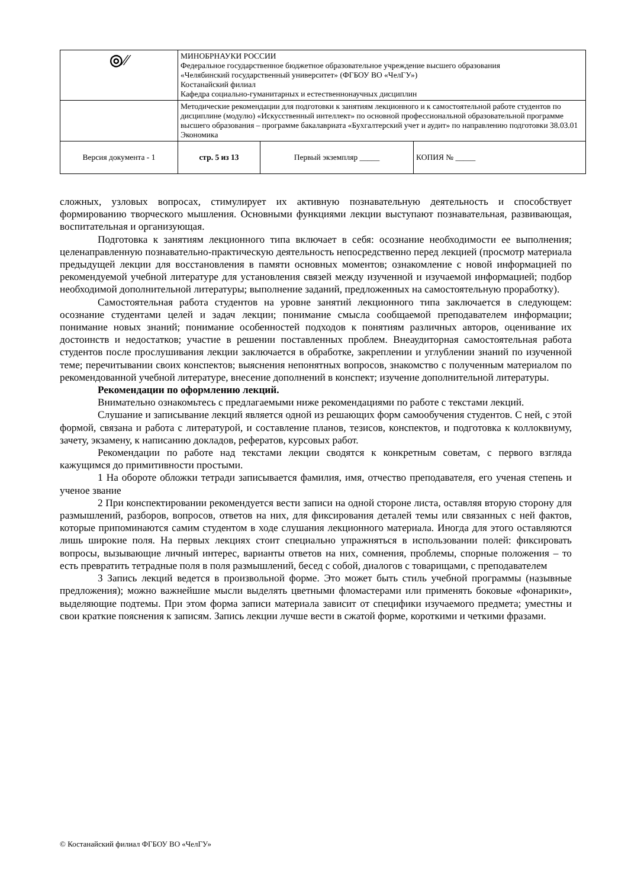| ◎⁄⁄ | МИНОБРНАУКИ РОССИИ Федеральное государственное бюджетное образовательное учреждение высшего образования «Челябинский государственный университет» (ФГБОУ ВО «ЧелГУ») Костанайский филиал Кафедра социально-гуманитарных и естественнонаучных дисциплин | | |
| | Методические рекомендации для подготовки к занятиям лекционного и к самостоятельной работе студентов по дисциплине (модулю) «Искусственный интеллект» по основной профессиональной образовательной программе высшего образования – программе бакалавриата «Бухгалтерский учет и аудит» по направлению подготовки 38.03.01 Экономика | | |
| Версия документа - 1 | стр. 5 из 13 | Первый экземпляр _____ | КОПИЯ № _____ |
сложных, узловых вопросах, стимулирует их активную познавательную деятельность и способствует формированию творческого мышления. Основными функциями лекции выступают познавательная, развивающая, воспитательная и организующая.
Подготовка к занятиям лекционного типа включает в себя: осознание необходимости ее выполнения; целенаправленную познавательно-практическую деятельность непосредственно перед лекцией (просмотр материала предыдущей лекции для восстановления в памяти основных моментов; ознакомление с новой информацией по рекомендуемой учебной литературе для установления связей между изученной и изучаемой информацией; подбор необходимой дополнительной литературы; выполнение заданий, предложенных на самостоятельную проработку).
Самостоятельная работа студентов на уровне занятий лекционного типа заключается в следующем: осознание студентами целей и задач лекции; понимание смысла сообщаемой преподавателем информации; понимание новых знаний; понимание особенностей подходов к понятиям различных авторов, оценивание их достоинств и недостатков; участие в решении поставленных проблем. Внеаудиторная самостоятельная работа студентов после прослушивания лекции заключается в обработке, закреплении и углублении знаний по изученной теме; перечитывании своих конспектов; выяснения непонятных вопросов, знакомство с полученным материалом по рекомендованной учебной литературе, внесение дополнений в конспект; изучение дополнительной литературы.
Рекомендации по оформлению лекций.
Внимательно ознакомьтесь с предлагаемыми ниже рекомендациями по работе с текстами лекций.
Слушание и записывание лекций является одной из решающих форм самообучения студентов. С ней, с этой формой, связана и работа с литературой, и составление планов, тезисов, конспектов, и подготовка к коллоквиуму, зачету, экзамену, к написанию докладов, рефератов, курсовых работ.
Рекомендации по работе над текстами лекции сводятся к конкретным советам, с первого взгляда кажущимся до примитивности простыми.
1 На обороте обложки тетради записывается фамилия, имя, отчество преподавателя, его ученая степень и ученое звание
2 При конспектировании рекомендуется вести записи на одной стороне листа, оставляя вторую сторону для размышлений, разборов, вопросов, ответов на них, для фиксирования деталей темы или связанных с ней фактов, которые припоминаются самим студентом в ходе слушания лекционного материала. Иногда для этого оставляются лишь широкие поля. На первых лекциях стоит специально упражняться в использовании полей: фиксировать вопросы, вызывающие личный интерес, варианты ответов на них, сомнения, проблемы, спорные положения – то есть превратить тетрадные поля в поля размышлений, бесед с собой, диалогов с товарищами, с преподавателем
3 Запись лекций ведется в произвольной форме. Это может быть стиль учебной программы (назывные предложения); можно важнейшие мысли выделять цветными фломастерами или применять боковые «фонарики», выделяющие подтемы. При этом форма записи материала зависит от специфики изучаемого предмета; уместны и свои краткие пояснения к записям. Запись лекции лучше вести в сжатой форме, короткими и четкими фразами.
© Костанайский филиал ФГБОУ ВО «ЧелГУ»